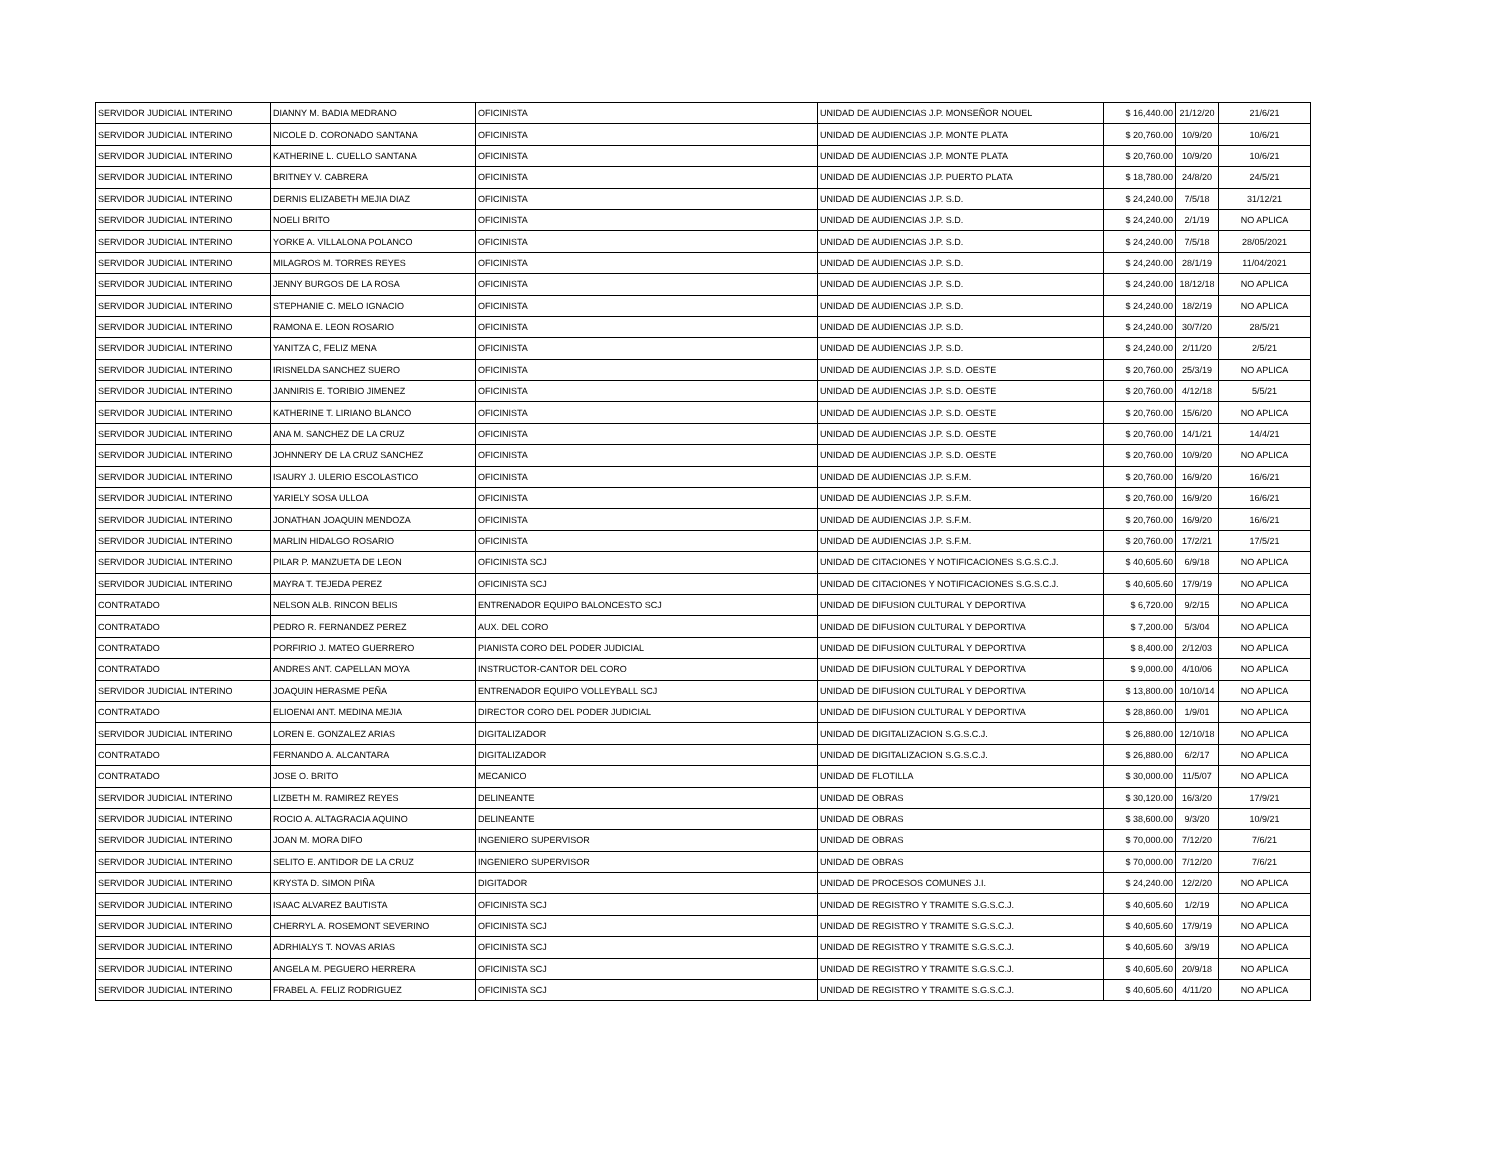| SERVIDOR JUDICIAL INTERINO | DIANNY M. BADIA MEDRANO | OFICINISTA | UNIDAD DE AUDIENCIAS J.P. MONSEÑOR NOUEL | $ 16,440.00 | 21/12/20 | 21/6/21 |
| SERVIDOR JUDICIAL INTERINO | NICOLE D. CORONADO SANTANA | OFICINISTA | UNIDAD DE AUDIENCIAS J.P. MONTE PLATA | $ 20,760.00 | 10/9/20 | 10/6/21 |
| SERVIDOR JUDICIAL INTERINO | KATHERINE L. CUELLO SANTANA | OFICINISTA | UNIDAD DE AUDIENCIAS J.P. MONTE PLATA | $ 20,760.00 | 10/9/20 | 10/6/21 |
| SERVIDOR JUDICIAL INTERINO | BRITNEY V. CABRERA | OFICINISTA | UNIDAD DE AUDIENCIAS J.P. PUERTO PLATA | $ 18,780.00 | 24/8/20 | 24/5/21 |
| SERVIDOR JUDICIAL INTERINO | DERNIS ELIZABETH MEJIA DIAZ | OFICINISTA | UNIDAD DE AUDIENCIAS J.P. S.D. | $ 24,240.00 | 7/5/18 | 31/12/21 |
| SERVIDOR JUDICIAL INTERINO | NOELI BRITO | OFICINISTA | UNIDAD DE AUDIENCIAS J.P. S.D. | $ 24,240.00 | 2/1/19 | NO APLICA |
| SERVIDOR JUDICIAL INTERINO | YORKE A. VILLALONA POLANCO | OFICINISTA | UNIDAD DE AUDIENCIAS J.P. S.D. | $ 24,240.00 | 7/5/18 | 28/05/2021 |
| SERVIDOR JUDICIAL INTERINO | MILAGROS M. TORRES REYES | OFICINISTA | UNIDAD DE AUDIENCIAS J.P. S.D. | $ 24,240.00 | 28/1/19 | 11/04/2021 |
| SERVIDOR JUDICIAL INTERINO | JENNY BURGOS DE LA ROSA | OFICINISTA | UNIDAD DE AUDIENCIAS J.P. S.D. | $ 24,240.00 | 18/12/18 | NO APLICA |
| SERVIDOR JUDICIAL INTERINO | STEPHANIE C. MELO IGNACIO | OFICINISTA | UNIDAD DE AUDIENCIAS J.P. S.D. | $ 24,240.00 | 18/2/19 | NO APLICA |
| SERVIDOR JUDICIAL INTERINO | RAMONA E. LEON ROSARIO | OFICINISTA | UNIDAD DE AUDIENCIAS J.P. S.D. | $ 24,240.00 | 30/7/20 | 28/5/21 |
| SERVIDOR JUDICIAL INTERINO | YANITZA C, FELIZ MENA | OFICINISTA | UNIDAD DE AUDIENCIAS J.P. S.D. | $ 24,240.00 | 2/11/20 | 2/5/21 |
| SERVIDOR JUDICIAL INTERINO | IRISNELDA SANCHEZ SUERO | OFICINISTA | UNIDAD DE AUDIENCIAS J.P. S.D. OESTE | $ 20,760.00 | 25/3/19 | NO APLICA |
| SERVIDOR JUDICIAL INTERINO | JANNIRIS E. TORIBIO JIMENEZ | OFICINISTA | UNIDAD DE AUDIENCIAS J.P. S.D. OESTE | $ 20,760.00 | 4/12/18 | 5/5/21 |
| SERVIDOR JUDICIAL INTERINO | KATHERINE T. LIRIANO BLANCO | OFICINISTA | UNIDAD DE AUDIENCIAS J.P. S.D. OESTE | $ 20,760.00 | 15/6/20 | NO APLICA |
| SERVIDOR JUDICIAL INTERINO | ANA M. SANCHEZ DE LA CRUZ | OFICINISTA | UNIDAD DE AUDIENCIAS J.P. S.D. OESTE | $ 20,760.00 | 14/1/21 | 14/4/21 |
| SERVIDOR JUDICIAL INTERINO | JOHNNERY DE LA CRUZ SANCHEZ | OFICINISTA | UNIDAD DE AUDIENCIAS J.P. S.D. OESTE | $ 20,760.00 | 10/9/20 | NO APLICA |
| SERVIDOR JUDICIAL INTERINO | ISAURY J. ULERIO ESCOLASTICO | OFICINISTA | UNIDAD DE AUDIENCIAS J.P. S.F.M. | $ 20,760.00 | 16/9/20 | 16/6/21 |
| SERVIDOR JUDICIAL INTERINO | YARIELY SOSA ULLOA | OFICINISTA | UNIDAD DE AUDIENCIAS J.P. S.F.M. | $ 20,760.00 | 16/9/20 | 16/6/21 |
| SERVIDOR JUDICIAL INTERINO | JONATHAN JOAQUIN MENDOZA | OFICINISTA | UNIDAD DE AUDIENCIAS J.P. S.F.M. | $ 20,760.00 | 16/9/20 | 16/6/21 |
| SERVIDOR JUDICIAL INTERINO | MARLIN HIDALGO ROSARIO | OFICINISTA | UNIDAD DE AUDIENCIAS J.P. S.F.M. | $ 20,760.00 | 17/2/21 | 17/5/21 |
| SERVIDOR JUDICIAL INTERINO | PILAR P. MANZUETA DE LEON | OFICINISTA SCJ | UNIDAD DE CITACIONES Y NOTIFICACIONES S.G.S.C.J. | $ 40,605.60 | 6/9/18 | NO APLICA |
| SERVIDOR JUDICIAL INTERINO | MAYRA T. TEJEDA PEREZ | OFICINISTA SCJ | UNIDAD DE CITACIONES Y NOTIFICACIONES S.G.S.C.J. | $ 40,605.60 | 17/9/19 | NO APLICA |
| CONTRATADO | NELSON ALB. RINCON BELIS | ENTRENADOR EQUIPO BALONCESTO SCJ | UNIDAD DE DIFUSION CULTURAL Y DEPORTIVA | $ 6,720.00 | 9/2/15 | NO APLICA |
| CONTRATADO | PEDRO R. FERNANDEZ PEREZ | AUX. DEL CORO | UNIDAD DE DIFUSION CULTURAL Y DEPORTIVA | $ 7,200.00 | 5/3/04 | NO APLICA |
| CONTRATADO | PORFIRIO J. MATEO GUERRERO | PIANISTA CORO DEL PODER JUDICIAL | UNIDAD DE DIFUSION CULTURAL Y DEPORTIVA | $ 8,400.00 | 2/12/03 | NO APLICA |
| CONTRATADO | ANDRES ANT. CAPELLAN MOYA | INSTRUCTOR-CANTOR DEL CORO | UNIDAD DE DIFUSION CULTURAL Y DEPORTIVA | $ 9,000.00 | 4/10/06 | NO APLICA |
| SERVIDOR JUDICIAL INTERINO | JOAQUIN HERASME PEÑA | ENTRENADOR EQUIPO VOLLEYBALL SCJ | UNIDAD DE DIFUSION CULTURAL Y DEPORTIVA | $ 13,800.00 | 10/10/14 | NO APLICA |
| CONTRATADO | ELIOENAI ANT. MEDINA MEJIA | DIRECTOR CORO DEL PODER JUDICIAL | UNIDAD DE DIFUSION CULTURAL Y DEPORTIVA | $ 28,860.00 | 1/9/01 | NO APLICA |
| SERVIDOR JUDICIAL INTERINO | LOREN E. GONZALEZ ARIAS | DIGITALIZADOR | UNIDAD DE DIGITALIZACION S.G.S.C.J. | $ 26,880.00 | 12/10/18 | NO APLICA |
| CONTRATADO | FERNANDO A. ALCANTARA | DIGITALIZADOR | UNIDAD DE DIGITALIZACION S.G.S.C.J. | $ 26,880.00 | 6/2/17 | NO APLICA |
| CONTRATADO | JOSE O. BRITO | MECANICO | UNIDAD DE FLOTILLA | $ 30,000.00 | 11/5/07 | NO APLICA |
| SERVIDOR JUDICIAL INTERINO | LIZBETH M. RAMIREZ REYES | DELINEANTE | UNIDAD DE OBRAS | $ 30,120.00 | 16/3/20 | 17/9/21 |
| SERVIDOR JUDICIAL INTERINO | ROCIO A. ALTAGRACIA AQUINO | DELINEANTE | UNIDAD DE OBRAS | $ 38,600.00 | 9/3/20 | 10/9/21 |
| SERVIDOR JUDICIAL INTERINO | JOAN M. MORA DIFO | INGENIERO SUPERVISOR | UNIDAD DE OBRAS | $ 70,000.00 | 7/12/20 | 7/6/21 |
| SERVIDOR JUDICIAL INTERINO | SELITO E. ANTIDOR DE LA CRUZ | INGENIERO SUPERVISOR | UNIDAD DE OBRAS | $ 70,000.00 | 7/12/20 | 7/6/21 |
| SERVIDOR JUDICIAL INTERINO | KRYSTA D. SIMON PIÑA | DIGITADOR | UNIDAD DE PROCESOS COMUNES J.I. | $ 24,240.00 | 12/2/20 | NO APLICA |
| SERVIDOR JUDICIAL INTERINO | ISAAC ALVAREZ BAUTISTA | OFICINISTA SCJ | UNIDAD DE REGISTRO Y TRAMITE S.G.S.C.J. | $ 40,605.60 | 1/2/19 | NO APLICA |
| SERVIDOR JUDICIAL INTERINO | CHERRYL A. ROSEMONT SEVERINO | OFICINISTA SCJ | UNIDAD DE REGISTRO Y TRAMITE S.G.S.C.J. | $ 40,605.60 | 17/9/19 | NO APLICA |
| SERVIDOR JUDICIAL INTERINO | ADRHIALYS T. NOVAS ARIAS | OFICINISTA SCJ | UNIDAD DE REGISTRO Y TRAMITE S.G.S.C.J. | $ 40,605.60 | 3/9/19 | NO APLICA |
| SERVIDOR JUDICIAL INTERINO | ANGELA M. PEGUERO HERRERA | OFICINISTA SCJ | UNIDAD DE REGISTRO Y TRAMITE S.G.S.C.J. | $ 40,605.60 | 20/9/18 | NO APLICA |
| SERVIDOR JUDICIAL INTERINO | FRABEL A. FELIZ RODRIGUEZ | OFICINISTA SCJ | UNIDAD DE REGISTRO Y TRAMITE S.G.S.C.J. | $ 40,605.60 | 4/11/20 | NO APLICA |